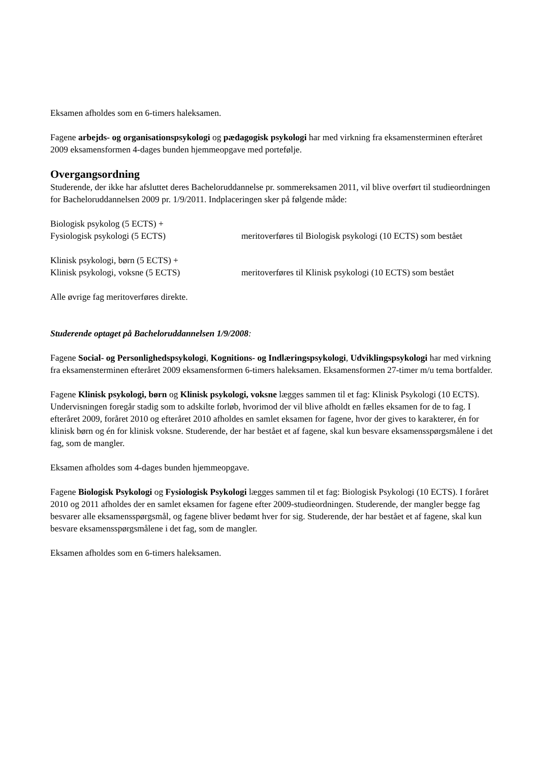Eksamen afholdes som en 6-timers haleksamen.
Fagene arbejds- og organisationspsykologi og pædagogisk psykologi har med virkning fra eksamensterminen efteråret 2009 eksamensformen 4-dages bunden hjemmeopgave med portefølje.
Overgangsordning
Studerende, der ikke har afsluttet deres Bacheloruddannelse pr. sommereksamen 2011, vil blive overført til studieordningen for Bacheloruddannelsen 2009 pr. 1/9/2011. Indplaceringen sker på følgende måde:
Biologisk psykolog (5 ECTS) +
Fysiologisk psykologi (5 ECTS)
meritoverføres til Biologisk psykologi (10 ECTS) som bestået
Klinisk psykologi, børn (5 ECTS) +
Klinisk psykologi, voksne (5 ECTS)
meritoverføres til Klinisk psykologi (10 ECTS) som bestået
Alle øvrige fag meritoverføres direkte.
Studerende optaget på Bacheloruddannelsen 1/9/2008:
Fagene Social- og Personlighedspsykologi, Kognitions- og Indlæringspsykologi, Udviklingspsykologi har med virkning fra eksamensterminen efteråret 2009 eksamensformen 6-timers haleksamen. Eksamensformen 27-timer m/u tema bortfalder.
Fagene Klinisk psykologi, børn og Klinisk psykologi, voksne lægges sammen til et fag: Klinisk Psykologi (10 ECTS). Undervisningen foregår stadig som to adskilte forløb, hvorimod der vil blive afholdt en fælles eksamen for de to fag. I efteråret 2009, foråret 2010 og efteråret 2010 afholdes en samlet eksamen for fagene, hvor der gives to karakterer, én for klinisk børn og én for klinisk voksne. Studerende, der har bestået et af fagene, skal kun besvare eksamensspørgsmålene i det fag, som de mangler.
Eksamen afholdes som 4-dages bunden hjemmeopgave.
Fagene Biologisk Psykologi og Fysiologisk Psykologi lægges sammen til et fag: Biologisk Psykologi (10 ECTS). I foråret 2010 og 2011 afholdes der en samlet eksamen for fagene efter 2009-studieordningen. Studerende, der mangler begge fag besvarer alle eksamensspørgsmål, og fagene bliver bedømt hver for sig. Studerende, der har bestået et af fagene, skal kun besvare eksamensspørgsmålene i det fag, som de mangler.
Eksamen afholdes som en 6-timers haleksamen.